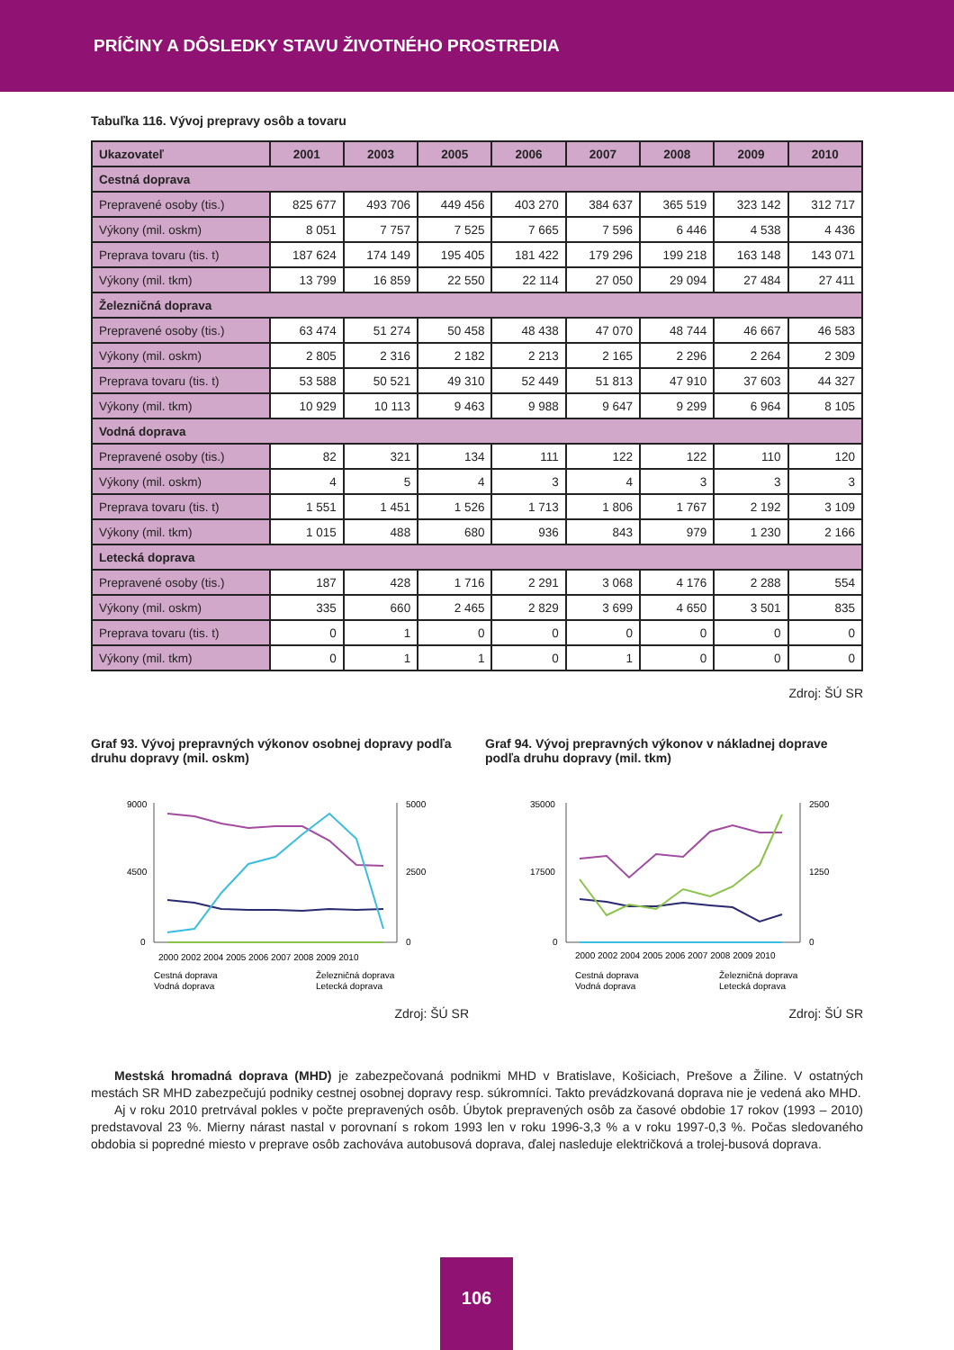PRÍČINY A DÔSLEDKY STAVU ŽIVOTNÉHO PROSTREDIA
Tabuľka 116. Vývoj prepravy osôb a tovaru
| Ukazovateľ | 2001 | 2003 | 2005 | 2006 | 2007 | 2008 | 2009 | 2010 |
| --- | --- | --- | --- | --- | --- | --- | --- | --- |
| Cestná doprava | | | | | | | | |
| Prepravené osoby (tis.) | 825 677 | 493 706 | 449 456 | 403 270 | 384 637 | 365 519 | 323 142 | 312 717 |
| Výkony (mil. oskm) | 8 051 | 7 757 | 7 525 | 7 665 | 7 596 | 6 446 | 4 538 | 4 436 |
| Preprava tovaru (tis. t) | 187 624 | 174 149 | 195 405 | 181 422 | 179 296 | 199 218 | 163 148 | 143 071 |
| Výkony (mil. tkm) | 13 799 | 16 859 | 22 550 | 22 114 | 27 050 | 29 094 | 27 484 | 27 411 |
| Železničná doprava | | | | | | | | |
| Prepravené osoby (tis.) | 63 474 | 51 274 | 50 458 | 48 438 | 47 070 | 48 744 | 46 667 | 46 583 |
| Výkony (mil. oskm) | 2 805 | 2 316 | 2 182 | 2 213 | 2 165 | 2 296 | 2 264 | 2 309 |
| Preprava tovaru (tis. t) | 53 588 | 50 521 | 49 310 | 52 449 | 51 813 | 47 910 | 37 603 | 44 327 |
| Výkony (mil. tkm) | 10 929 | 10 113 | 9 463 | 9 988 | 9 647 | 9 299 | 6 964 | 8 105 |
| Vodná doprava | | | | | | | | |
| Prepravené osoby (tis.) | 82 | 321 | 134 | 111 | 122 | 122 | 110 | 120 |
| Výkony (mil. oskm) | 4 | 5 | 4 | 3 | 4 | 3 | 3 | 3 |
| Preprava tovaru (tis. t) | 1 551 | 1 451 | 1 526 | 1 713 | 1 806 | 1 767 | 2 192 | 3 109 |
| Výkony (mil. tkm) | 1 015 | 488 | 680 | 936 | 843 | 979 | 1 230 | 2 166 |
| Letecká doprava | | | | | | | | |
| Prepravené osoby (tis.) | 187 | 428 | 1 716 | 2 291 | 3 068 | 4 176 | 2 288 | 554 |
| Výkony (mil. oskm) | 335 | 660 | 2 465 | 2 829 | 3 699 | 4 650 | 3 501 | 835 |
| Preprava tovaru (tis. t) | 0 | 1 | 0 | 0 | 0 | 0 | 0 | 0 |
| Výkony (mil. tkm) | 0 | 1 | 1 | 0 | 1 | 0 | 0 | 0 |
Zdroj: ŠÚ SR
Graf 93. Vývoj prepravných výkonov osobnej dopravy podľa druhu dopravy (mil. oskm)
9000
4500
0
5000
2500
0
2000 2002 2004 2005 2006 2007 2008 2009 2010
Cestná doprava
Železničná doprava
Vodná doprava
Letecká doprava
Zdroj: ŠÚ SR
Graf 94. Vývoj prepravných výkonov v nákladnej doprave podľa druhu dopravy (mil. tkm)
35000
17500
0
2500
1250
0
2000 2002 2004 2005 2006 2007 2008 2009 2010
Cestná doprava
Železničná doprava
Vodná doprava
Letecká doprava
Zdroj: ŠÚ SR
Mestská hromadná doprava (MHD) je zabezpečovaná podnikmi MHD v Bratislave, Košiciach, Prešove a Žiline. V ostatných mestách SR MHD zabezpečujú podniky cestnej osobnej dopravy resp. súkromníci. Takto prevádzkovaná doprava nie je vedená ako MHD.
Aj v roku 2010 pretrvával pokles v počte prepravených osôb. Úbytok prepravených osôb za časové obdobie 17 rokov (1993 – 2010) predstavoval 23 %. Mierny nárast nastal v porovnaní s rokom 1993 len v roku 1996-3,3 % a v roku 1997-0,3 %. Počas sledovaného obdobia si popredné miesto v preprave osôb zachováva autobusová doprava, ďalej nasleduje električková a trolej-busová doprava.
106